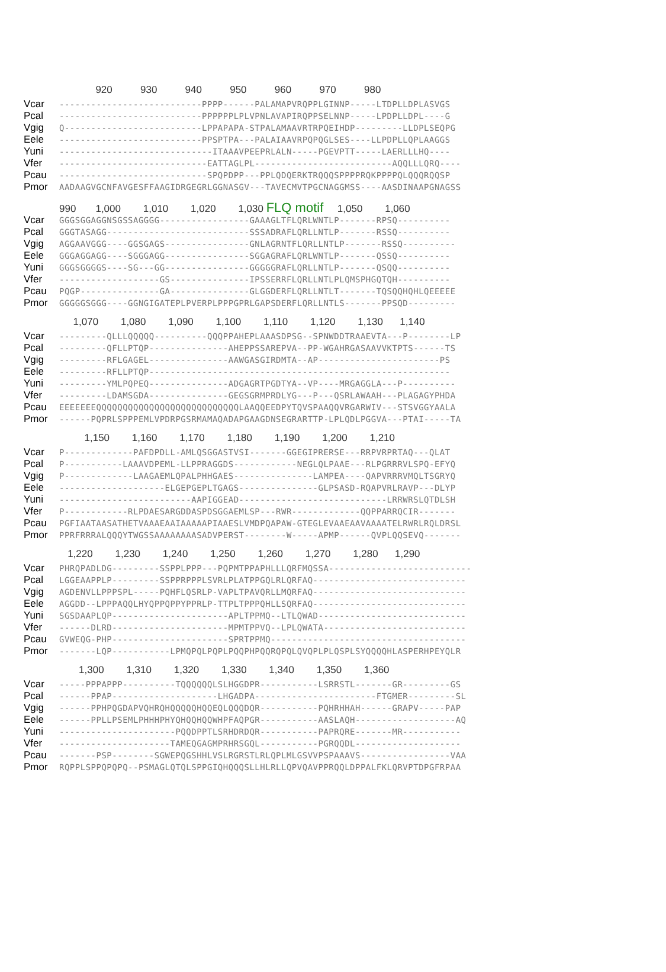920 930 940 950 960 970 980
Vcar ---------------------------PPPP------PALAMAPVRQPPLGINNP-----LTDPLLDPLASVGS
Pcal ---------------------------PPPPPPLPLVPNLAVAPIRQPPSELNNP-----LPDPLLDPL----G
Vgig Q--------------------------LPPAPAPA-STPALAMAAVRTRPQEIHDP---------LLDPLSEQPG
Eele ---------------------------PPSPTPA---PALAIAAVRPQPQGLSES----LLPDPLLQPLAAGGS
Yuni -----------------------------ITAAAVPEEPRLALN-----PGEVPTT-----LAERLLLHQ----
Vfer ----------------------------EATTAGLPL--------------------------AQQLLLQRQ----
Pcau ----------------------------SPQPDPP---PPLQDQERKTRQQQSPPPPRQKPPPPQLQQQRQQSP
Pmor AADAAGVGCNFAVGESFFAAGIDRGEGRLGGNASGV---TAVECMVTPGCNAGGMSS----AASDINAAPGNAGSS
990 1,000 1,010 1,020 1,030 FLQ motif 1,050 1,060
Vcar GGGSGGAGGNSGSSAGGGG-----------------GAAAGLTFLQRLWNTLP-------RPSQ----------
Pcal GGGTASAGG---------------------------SSSADRAFLQRLLNTLP-------RSSQ----------
Vgig AGGAAVGGG----GGSGAGS----------------GNLAGRNTFLQRLLNTLP-------RSSQ----------
Eele GGGAGGAGG----SGGGAGG----------------SGGAGRAFLQRLWNTLP-------QSSQ----------
Yuni GGGSGGGGS----SG---GG----------------GGGGGRAFLQRLLNTLP-------QSQQ----------
Vfer -------------------GS---------------IPSSERRFLQRLLNTLPLQMSPHGQTQH----------
Pcau PQGP---------------GA---------------GLGGDERFLQRLLNTLT-------TQSQQHQHLQEEEEE
Pmor GGGGGSGGG----GGNGIGATEPLPVERPLPPPGPRLGAPSDERFLQRLLNTLS-------PPSQD---------
1,070 1,080 1,090 1,100 1,110 1,120 1,130 1,140
Vcar ---------QLLLQQQQQ----------QQQPPAHEPLAAASDPSG--SPNWDDTRAAEVTA---P--------LP
Pcal ---------QFLLPTQP---------------AHEPPSSAREPVA--PP-WGAHRGASAAVVKTPTS------TS
Vgig ---------RFLGAGEL---------------AAWGASGIRDMTA--AP-----------------------PS
Eele ---------RFLLPTQP---------------------------------------------------------
Yuni ---------YMLPQPEQ---------------ADGAGRTPGDTYA--VP----MRGAGGLA---P----------
Vfer ---------LDAMSGDA---------------GEGSGRMPRDLYG---P---QSRLAWAAH---PLAGAGYPHDA
Pcau EEEEEEEQQQQQQQQQQQQQQQQQQQQQQQQQQQLAAQQEEDPYTQVSPAAQQVRGARWIV---STSVGGYAALA
Pmor ------PQPRLSPPPEMLVPDRPGSRMAMAQADAPGAAGDNSEGRARTTP-LPLQDLPGGVA---PTAI-----TA
1,150 1,160 1,170 1,180 1,190 1,200 1,210
Vcar P-------------PAFDPDLL-AMLQSGGASTVSI-------GGEGIPRERSE---RRPVRPRTAQ---QLAT
Pcal P-----------LAAAVDPEML-LLPPRAGGDS------------NEGLQLPAAE---RLPGRRRVLSPQ-EFYQ
Vgig P-------------LAAGAEMLQPALPHHGAES---------------LAMPEA----QAPVRRRVMQLTSGRYQ
Eele --------------------ELGEPGEPLTGAGS---------------GLPSASD-RQAPVRLRAVP---DLYP
Yuni -------------------------AAPIGGEAD----------------------------LRRWRSLQTDLSH
Vfer P------------RLPDAESARGDDASPDSGGAEMLSP---RWR-------------QQPPARRQCIR-------
Pcau PGFIAATAASATHETVAAAEAAIAAAAAPIAAESLVMDPQAPAW-GTEGLEVAAEAAVAAAATELRWRLRQLDRSL
Pmor PPRFRRRALQQQYTWGSSAAAAAAAASADVPERST--------W-----APMP------QVPLQQSEVQ-------
1,220 1,230 1,240 1,250 1,260 1,270 1,280 1,290
Vcar PHRQPADLDG---------SSPPLPPP---PQPMTPPAPHLLLQRFMQSSA---------------------------
Pcal LGGEAAPPLP---------SSPPRPPPLSVRLPLATPPGQLRLQRFAQ-----------------------------
Vgig AGDENVLLPPPSPL-----PQHFLQSRLP-VAPLTPAVQRLLMQRFAQ-----------------------------
Eele AGGDD--LPPPAQQLHYQPPQPPYPPRLP-TTPLTPPPQHLLSQRFAQ-----------------------------
Yuni SGSDAAPLQP----------------------APLTPPMQ--LTLQWAD----------------------------
Vfer ------DLRD----------------------MPMTPPVQ--LPLQWATA---------------------------
Pcau GVWEQG-PHP----------------------SPRTPPMQ-------------------------------------
Pmor -------LQP-----------LPMQPQLPQPLPQQPHPQQRQPQLQVQPLPLQSPLSYQQQQHLASPERHPEYQLR
1,300 1,310 1,320 1,330 1,340 1,350 1,360
Vcar -----PPPAPPP----------TQQQQQQLSLHGGDPR-----------LSRRSTL-------GR---------GS
Pcal ------PPAP--------------------LHGADPA-----------------------FTGMER---------SL
Vgig ------PPHPQGDAPVQHRQHQQQQQHQQEQLQQQDQR-----------PQHRHHAH------GRAPV-----PAP
Eele ------PPLLPSEMLPHHHPHYQHQQHQQWHPFAQPGR-----------AASLAQH-------------------AQ
Yuni ----------------------PQQDPPTLSRHDRDQR-----------PAPRQRE-------MR-----------
Vfer ---------------------TAMEQGAGMPRHRSGQL-----------PGRQQDL--------------------
Pcau -------PSP--------SGWEPQGSHHLVSLRGRSTLRLQPLMLGSVVPSPAAAVS-----------------VAA
Pmor RQPPLSPPQPQPQ--PSMAGLQTQLSPPGIQHQQQSLLHLRLLQPVQAVPPRQQLDPPALFKLQRVPTDPGFRPAA